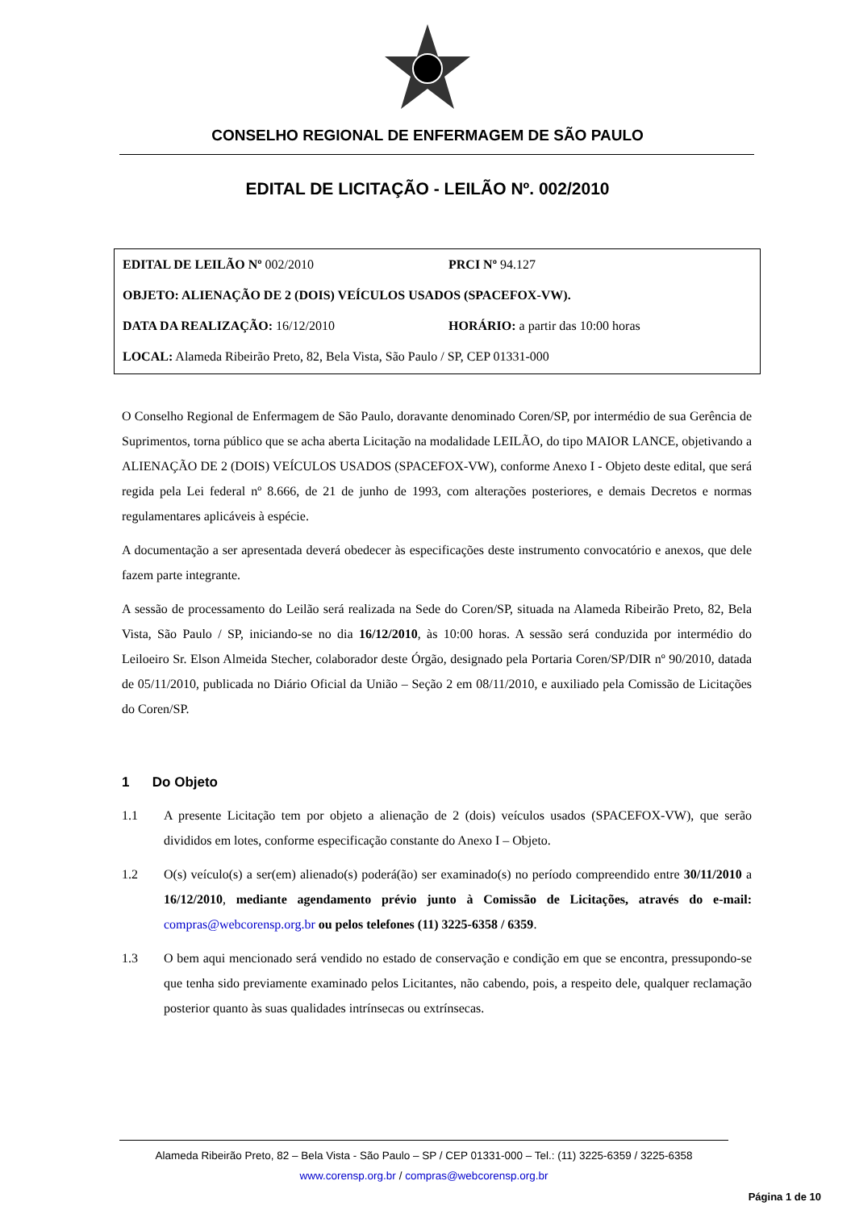CONSELHO REGIONAL DE ENFERMAGEM DE SÃO PAULO
EDITAL DE LICITAÇÃO - LEILÃO Nº. 002/2010
EDITAL DE LEILÃO Nº 002/2010 PRCI Nº 94.127
OBJETO: ALIENAÇÃO DE 2 (DOIS) VEÍCULOS USADOS (SPACEFOX-VW).
DATA DA REALIZAÇÃO: 16/12/2010 HORÁRIO: a partir das 10:00 horas
LOCAL: Alameda Ribeirão Preto, 82, Bela Vista, São Paulo / SP, CEP 01331-000
O Conselho Regional de Enfermagem de São Paulo, doravante denominado Coren/SP, por intermédio de sua Gerência de Suprimentos, torna público que se acha aberta Licitação na modalidade LEILÃO, do tipo MAIOR LANCE, objetivando a ALIENAÇÃO DE 2 (DOIS) VEÍCULOS USADOS (SPACEFOX-VW), conforme Anexo I - Objeto deste edital, que será regida pela Lei federal nº 8.666, de 21 de junho de 1993, com alterações posteriores, e demais Decretos e normas regulamentares aplicáveis à espécie.
A documentação a ser apresentada deverá obedecer às especificações deste instrumento convocatório e anexos, que dele fazem parte integrante.
A sessão de processamento do Leilão será realizada na Sede do Coren/SP, situada na Alameda Ribeirão Preto, 82, Bela Vista, São Paulo / SP, iniciando-se no dia 16/12/2010, às 10:00 horas. A sessão será conduzida por intermédio do Leiloeiro Sr. Elson Almeida Stecher, colaborador deste Órgão, designado pela Portaria Coren/SP/DIR nº 90/2010, datada de 05/11/2010, publicada no Diário Oficial da União – Seção 2 em 08/11/2010, e auxiliado pela Comissão de Licitações do Coren/SP.
1 Do Objeto
1.1 A presente Licitação tem por objeto a alienação de 2 (dois) veículos usados (SPACEFOX-VW), que serão divididos em lotes, conforme especificação constante do Anexo I – Objeto.
1.2 O(s) veículo(s) a ser(em) alienado(s) poderá(ão) ser examinado(s) no período compreendido entre 30/11/2010 a 16/12/2010, mediante agendamento prévio junto à Comissão de Licitações, através do e-mail: compras@webcorensp.org.br ou pelos telefones (11) 3225-6358 / 6359.
1.3 O bem aqui mencionado será vendido no estado de conservação e condição em que se encontra, pressupondo-se que tenha sido previamente examinado pelos Licitantes, não cabendo, pois, a respeito dele, qualquer reclamação posterior quanto às suas qualidades intrínsecas ou extrínsecas.
Alameda Ribeirão Preto, 82 – Bela Vista - São Paulo – SP / CEP 01331-000 – Tel.: (11) 3225-6359 / 3225-6358
www.corensp.org.br / compras@webcorensp.org.br
Página 1 de 10